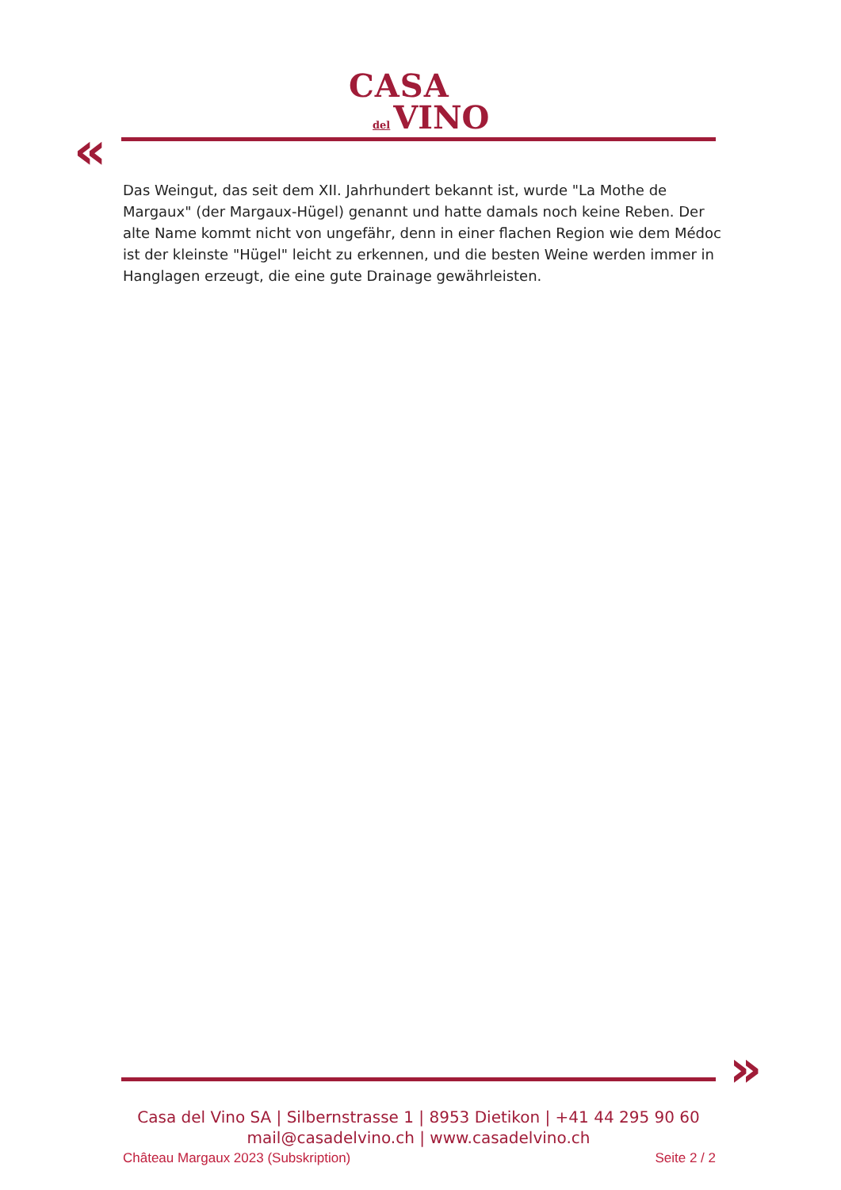CASA
del VINO
«
Das Weingut, das seit dem XII. Jahrhundert bekannt ist, wurde "La Mothe de Margaux" (der Margaux-Hügel) genannt und hatte damals noch keine Reben. Der alte Name kommt nicht von ungefähr, denn in einer flachen Region wie dem Médoc ist der kleinste "Hügel" leicht zu erkennen, und die besten Weine werden immer in Hanglagen erzeugt, die eine gute Drainage gewährleisten.
»
Casa del Vino SA | Silbernstrasse 1 | 8953 Dietikon | +41 44 295 90 60
mail@casadelvino.ch | www.casadelvino.ch
Château Margaux 2023 (Subskription) Seite 2 / 2